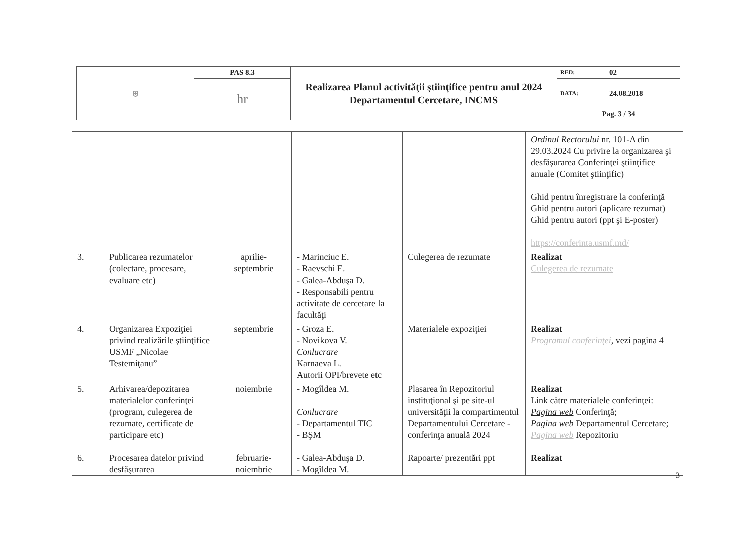| ⛨ | PAS 8.3 | Realizarea Planul activităţii ştiinţifice pentru anul 2024 Departamentul Cercetare, INCMS | RED: | 02 |
| | hr | | DATA: | 24.08.2018 |
| | | | Pag. 3 / 34 | |
| | | | | | Ordinul Rectorului nr. 101-A din 29.03.2024 Cu privire la organizarea şi desfăşurarea Conferinţei ştiinţifice anuale (Comitet ştiinţific) Ghid pentru înregistrare la conferinţă Ghid pentru autori (aplicare rezumat) Ghid pentru autori (ppt şi E-poster) https://conferinta.usmf.md/ |
| 3. | Publicarea rezumatelor (colectare, procesare, evaluare etc) | aprilie-septembrie | - Marinciuc E. - Raevschi E. - Galea-Abduşa D. - Responsabili pentru activitate de cercetare la facultăţi | Culegerea de rezumate | Realizat Culegerea de rezumate |
| 4. | Organizarea Expoziţiei privind realizările ştiinţifice USMF „Nicolae Testemiţanu” | septembrie | - Groza E. - Novikova V. Conlucrare Karnaeva L. Autorii OPI/brevete etc | Materialele expoziţiei | Realizat Programul conferinţei , vezi pagina 4 |
| 5. | Arhivarea/depozitarea materialelor conferinţei (program, culegerea de rezumate, certificate de participare etc) | noiembrie | - Mogîldea M. Conlucrare - Departamentul TIC - BŞM | Plasarea în Repozitoriul instituţional şi pe site-ul universităţii la compartimentul Departamentului Cercetare - conferinţa anuală 2024 | Realizat Link către materialele conferinţei: Pagina web Conferinţă; Pagina web Departamentul Cercetare; Pagina web Repozitoriu |
| 6. | Procesarea datelor privind desfăşurarea | februarie-noiembrie | - Galea-Abduşa D. - Mogîldea M. | Rapoarte/ prezentări ppt | Realizat |
3